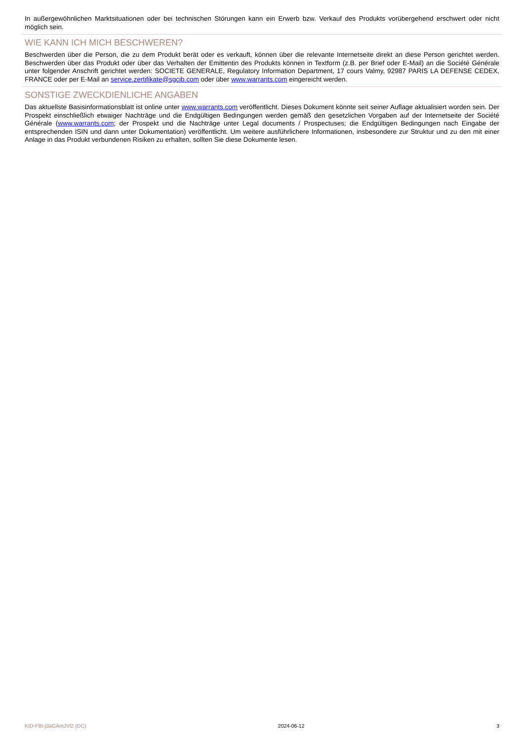In außergewöhnlichen Marktsituationen oder bei technischen Störungen kann ein Erwerb bzw. Verkauf des Produkts vorübergehend erschwert oder nicht möglich sein.
WIE KANN ICH MICH BESCHWEREN?
Beschwerden über die Person, die zu dem Produkt berät oder es verkauft, können über die relevante Internetseite direkt an diese Person gerichtet werden. Beschwerden über das Produkt oder über das Verhalten der Emittentin des Produkts können in Textform (z.B. per Brief oder E-Mail) an die Société Générale unter folgender Anschrift gerichtet werden: SOCIETE GENERALE, Regulatory Information Department, 17 cours Valmy, 92987 PARIS LA DEFENSE CEDEX, FRANCE oder per E-Mail an service.zertifikate@sgcib.com oder über www.warrants.com eingereicht werden.
SONSTIGE ZWECKDIENLICHE ANGABEN
Das aktuellste Basisinformationsblatt ist online unter www.warrants.com veröffentlicht. Dieses Dokument könnte seit seiner Auflage aktualisiert worden sein. Der Prospekt einschließlich etwaiger Nachträge und die Endgültigen Bedingungen werden gemäß den gesetzlichen Vorgaben auf der Internetseite der Société Générale (www.warrants.com; der Prospekt und die Nachträge unter Legal documents / Prospectuses; die Endgültigen Bedingungen nach Eingabe der entsprechenden ISIN und dann unter Dokumentation) veröffentlicht. Um weitere ausführlichere Informationen, insbesondere zur Struktur und zu den mit einer Anlage in das Produkt verbundenen Risiken zu erhalten, sollten Sie diese Dokumente lesen.
KID-FBI-j3aGAmJVl2 (DC) 2024-06-12 3